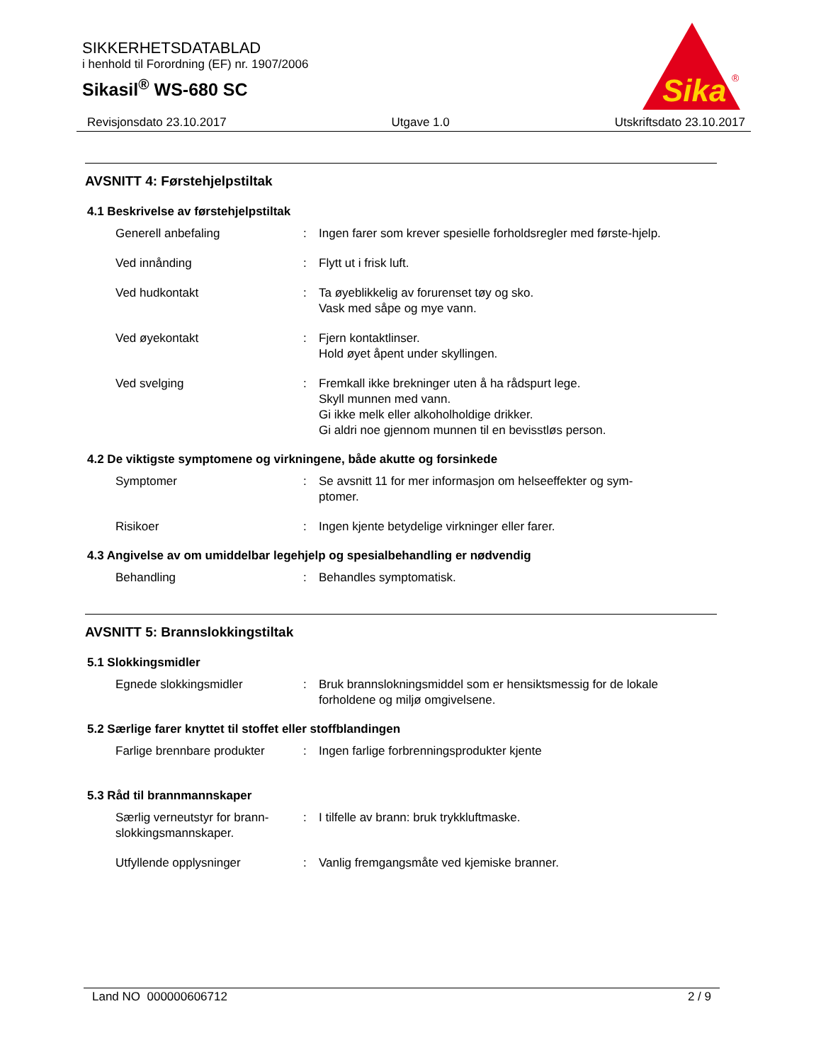SIKKERHETSDATABLAD
i henhold til Forordning (EF) nr. 1907/2006
Sikasil<sup>®</sup> WS-680 SC
Sika
®
Revisjonsdato 23.10.2017 Utgave 1.0 Utskriftsdato 23.10.2017
AVSNITT 4: Førstehjelpstiltak
4.1 Beskrivelse av førstehjelpstiltak
Generell anbefaling : Ingen farer som krever spesielle forholdsregler med første-hjelp.
Ved innånding : Flytt ut i frisk luft.
Ved hudkontakt : Ta øyeblikkelig av forurenset tøy og sko.
Vask med såpe og mye vann.
Ved øyekontakt : Fjern kontaktlinser.
Hold øyet åpent under skyllingen.
Ved svelging : Fremkall ikke brekninger uten å ha rådspurt lege.
Skyll munnen med vann.
Gi ikke melk eller alkoholholdige drikker.
Gi aldri noe gjennom munnen til en bevisstløs person.
4.2 De viktigste symptomene og virkningene, både akutte og forsinkede
Symptomer : Se avsnitt 11 for mer informasjon om helseeffekter og sym-ptomer.
Risikoer : Ingen kjente betydelige virkninger eller farer.
4.3 Angivelse av om umiddelbar legehjelp og spesialbehandling er nødvendig
Behandling : Behandles symptomatisk.
AVSNITT 5: Brannslokkingstiltak
5.1 Slokkingsmidler
Egnede slokkingsmidler : Bruk brannslokningsmiddel som er hensiktsmessig for de lokale forholdene og miljø omgivelsene.
5.2 Særlige farer knyttet til stoffet eller stoffblandingen
Farlige brennbare produkter
: Ingen farlige forbrenningsprodukter kjente
5.3 Råd til brannmannskaper
Særlig verneutstyr for brann-slokkingsmannskaper.
: I tilfelle av brann: bruk trykkluftmaske.
Utfyllende opplysninger : Vanlig fremgangsmåte ved kjemiske branner.
Land NO 000000606712 2 / 9